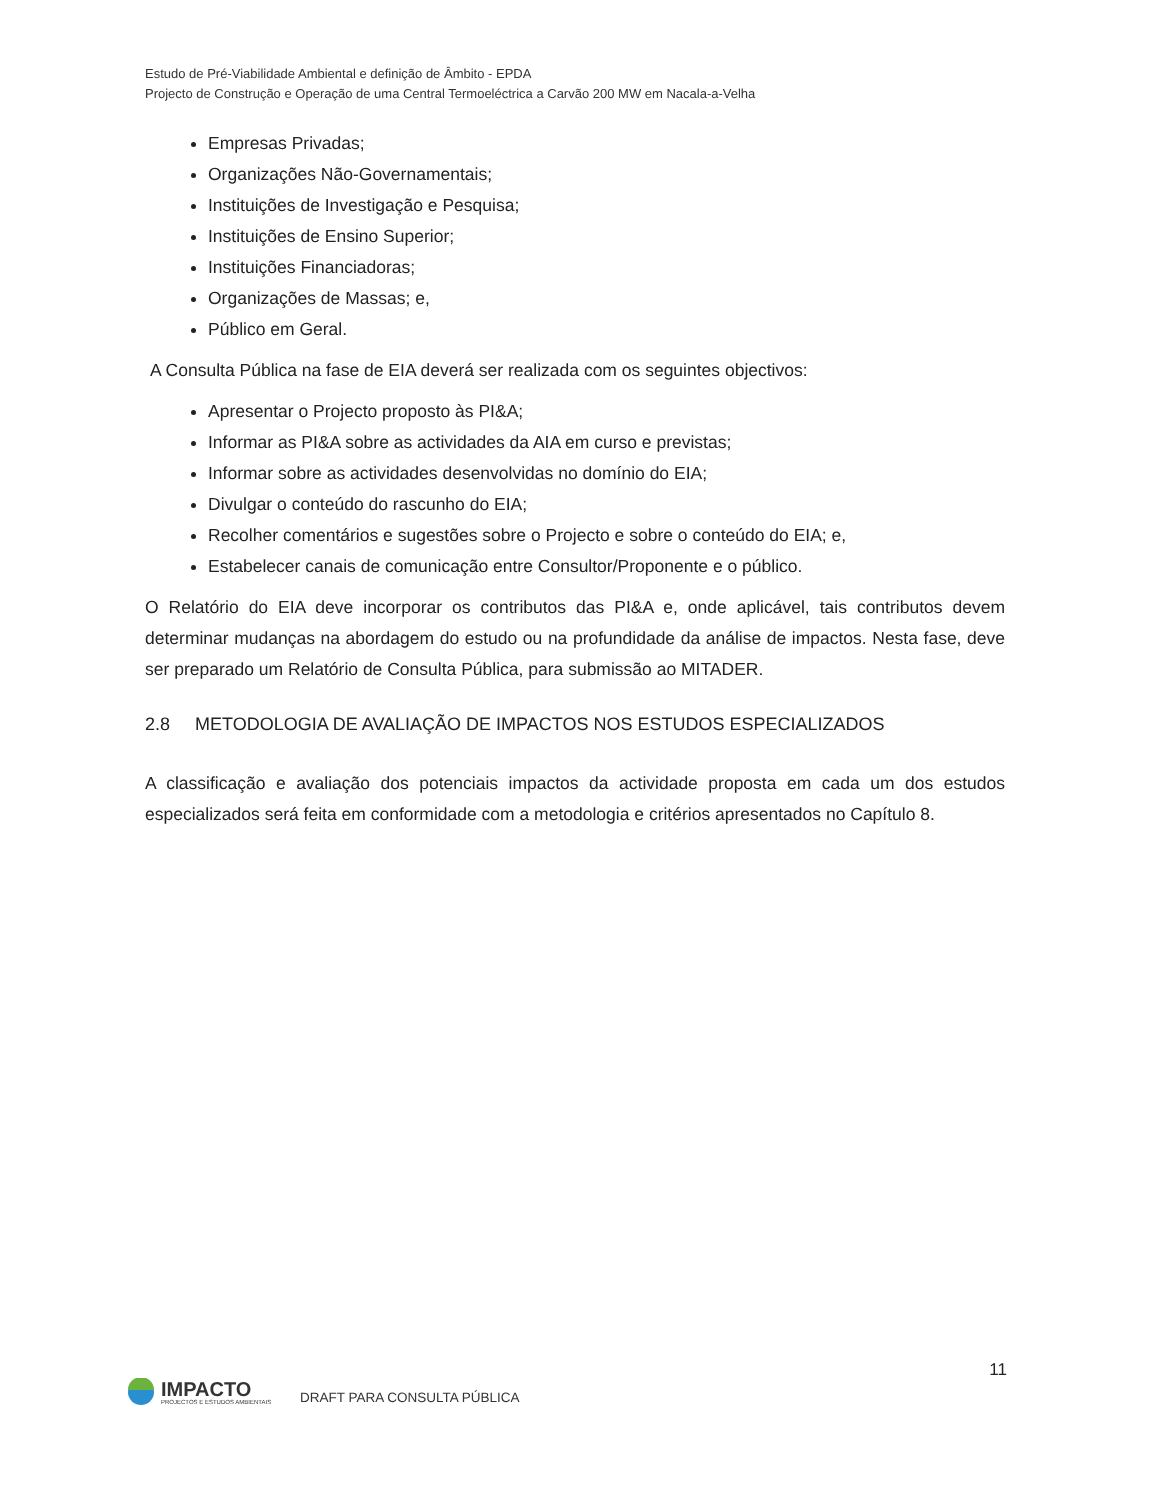Estudo de Pré-Viabilidade Ambiental e definição de Âmbito - EPDA
Projecto de Construção e Operação de uma Central Termoeléctrica a Carvão 200 MW em Nacala-a-Velha
Empresas Privadas;
Organizações Não-Governamentais;
Instituições de Investigação e Pesquisa;
Instituições de Ensino Superior;
Instituições Financiadoras;
Organizações de Massas; e,
Público em Geral.
A Consulta Pública na fase de EIA deverá ser realizada com os seguintes objectivos:
Apresentar o Projecto proposto às PI&A;
Informar as PI&A sobre as actividades da AIA em curso e previstas;
Informar sobre as actividades desenvolvidas no domínio do EIA;
Divulgar o conteúdo do rascunho do EIA;
Recolher comentários e sugestões sobre o Projecto e sobre o conteúdo do EIA; e,
Estabelecer canais de comunicação entre Consultor/Proponente e o público.
O Relatório do EIA deve incorporar os contributos das PI&A e, onde aplicável, tais contributos devem determinar mudanças na abordagem do estudo ou na profundidade da análise de impactos. Nesta fase, deve ser preparado um Relatório de Consulta Pública, para submissão ao MITADER.
2.8 METODOLOGIA DE AVALIAÇÃO DE IMPACTOS NOS ESTUDOS ESPECIALIZADOS
A classificação e avaliação dos potenciais impactos da actividade proposta em cada um dos estudos especializados será feita em conformidade com a metodologia e critérios apresentados no Capítulo 8.
11
IMPACTO
PROJECTOS E ESTUDOS AMBIENTAIS
DRAFT PARA CONSULTA PÚBLICA